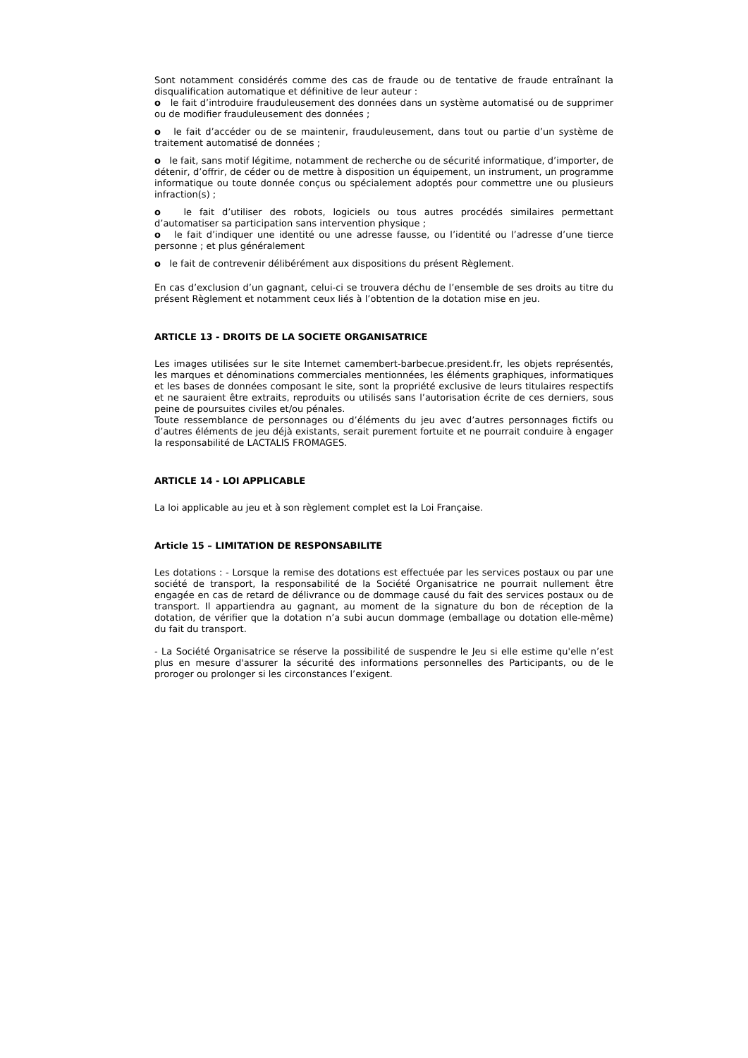Sont notamment considérés comme des cas de fraude ou de tentative de fraude entraînant la disqualification automatique et définitive de leur auteur :
o le fait d’introduire frauduleusement des données dans un système automatisé ou de supprimer ou de modifier frauduleusement des données ;
o le fait d’accéder ou de se maintenir, frauduleusement, dans tout ou partie d’un système de traitement automatisé de données ;
o le fait, sans motif légitime, notamment de recherche ou de sécurité informatique, d’importer, de détenir, d’offrir, de céder ou de mettre à disposition un équipement, un instrument, un programme informatique ou toute donnée conçus ou spécialement adoptés pour commettre une ou plusieurs infraction(s) ;
o le fait d’utiliser des robots, logiciels ou tous autres procédés similaires permettant d’automatiser sa participation sans intervention physique ;
o le fait d’indiquer une identité ou une adresse fausse, ou l’identité ou l’adresse d’une tierce personne ; et plus généralement
o le fait de contrevenir délibérément aux dispositions du présent Règlement.
En cas d’exclusion d’un gagnant, celui-ci se trouvera déchu de l’ensemble de ses droits au titre du présent Règlement et notamment ceux liés à l’obtention de la dotation mise en jeu.
ARTICLE 13 - DROITS DE LA SOCIETE ORGANISATRICE
Les images utilisées sur le site Internet camembert-barbecue.president.fr, les objets représentés, les marques et dénominations commerciales mentionnées, les éléments graphiques, informatiques et les bases de données composant le site, sont la propriété exclusive de leurs titulaires respectifs et ne sauraient être extraits, reproduits ou utilisés sans l’autorisation écrite de ces derniers, sous peine de poursuites civiles et/ou pénales.
Toute ressemblance de personnages ou d’éléments du jeu avec d’autres personnages fictifs ou d’autres éléments de jeu déjà existants, serait purement fortuite et ne pourrait conduire à engager la responsabilité de LACTALIS FROMAGES.
ARTICLE 14 - LOI APPLICABLE
La loi applicable au jeu et à son règlement complet est la Loi Française.
Article 15 – LIMITATION DE RESPONSABILITE
Les dotations : - Lorsque la remise des dotations est effectuée par les services postaux ou par une société de transport, la responsabilité de la Société Organisatrice ne pourrait nullement être engagée en cas de retard de délivrance ou de dommage causé du fait des services postaux ou de transport. Il appartiendra au gagnant, au moment de la signature du bon de réception de la dotation, de vérifier que la dotation n’a subi aucun dommage (emballage ou dotation elle-même) du fait du transport.
- La Société Organisatrice se réserve la possibilité de suspendre le Jeu si elle estime qu'elle n’est plus en mesure d'assurer la sécurité des informations personnelles des Participants, ou de le proroger ou prolonger si les circonstances l’exigent.